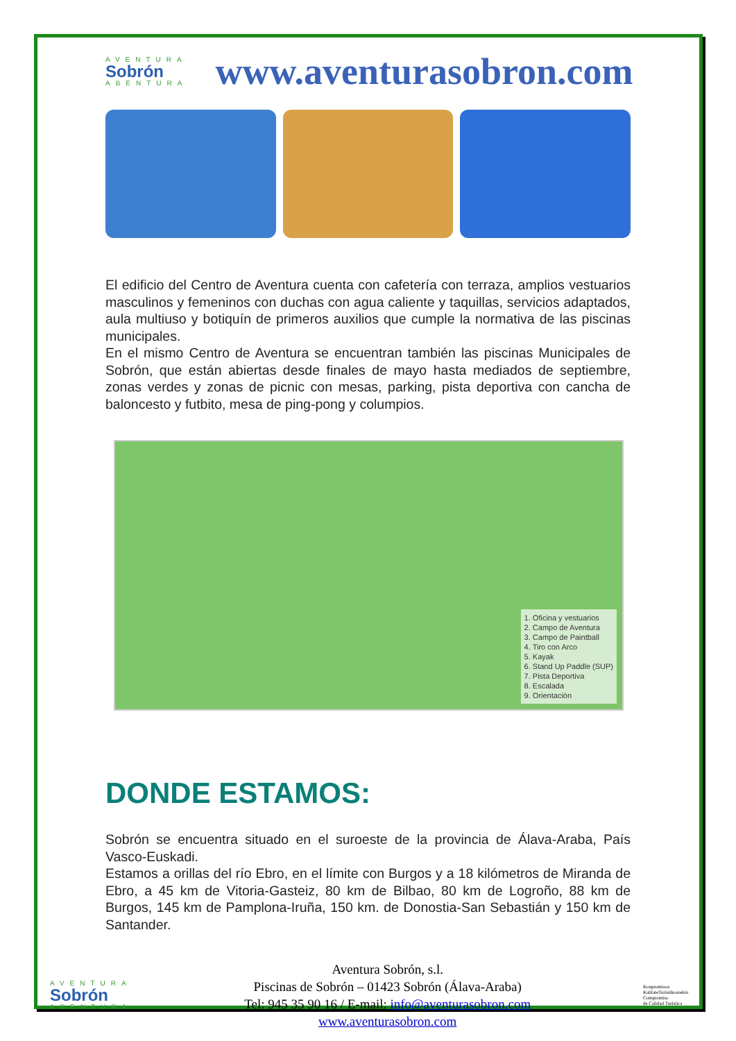AVENTURA
Sobrón
ABENTURA
www.aventurasobron.com
El edificio del Centro de Aventura cuenta con cafetería con terraza, amplios vestuarios masculinos y femeninos con duchas con agua caliente y taquillas, servicios adaptados, aula multiuso y botiquín de primeros auxilios que cumple la normativa de las piscinas municipales.
En el mismo Centro de Aventura se encuentran también las piscinas Municipales de Sobrón, que están abiertas desde finales de mayo hasta mediados de septiembre, zonas verdes y zonas de picnic con mesas, parking, pista deportiva con cancha de baloncesto y futbito, mesa de ping-pong y columpios.
1. Oficina y vestuarios
2. Campo de Aventura
3. Campo de Paintball
4. Tiro con Arco
5. Kayak
6. Stand Up Paddle (SUP)
7. Pista Deportiva
8. Escalada
9. Orientación
DONDE ESTAMOS:
Sobrón se encuentra situado en el suroeste de la provincia de Álava-Araba, País Vasco-Euskadi.
Estamos a orillas del río Ebro, en el límite con Burgos y a 18 kilómetros de Miranda de Ebro, a 45 km de Vitoria-Gasteiz, 80 km de Bilbao, 80 km de Logroño, 88 km de Burgos, 145 km de Pamplona-Iruña, 150 km. de Donostia-San Sebastián y 150 km de Santander.
AVENTURA
Sobrón
ABENTURA
Aventura Sobrón, s.l.
Piscinas de Sobrón – 01423 Sobrón (Álava-Araba)
Tel: 945 35 90 16 / E-mail: info@aventurasobron.com
www.aventurasobron.com
Konpromisoa
KalitateTuristikoarekin
Compromiso
de Calidad Turística